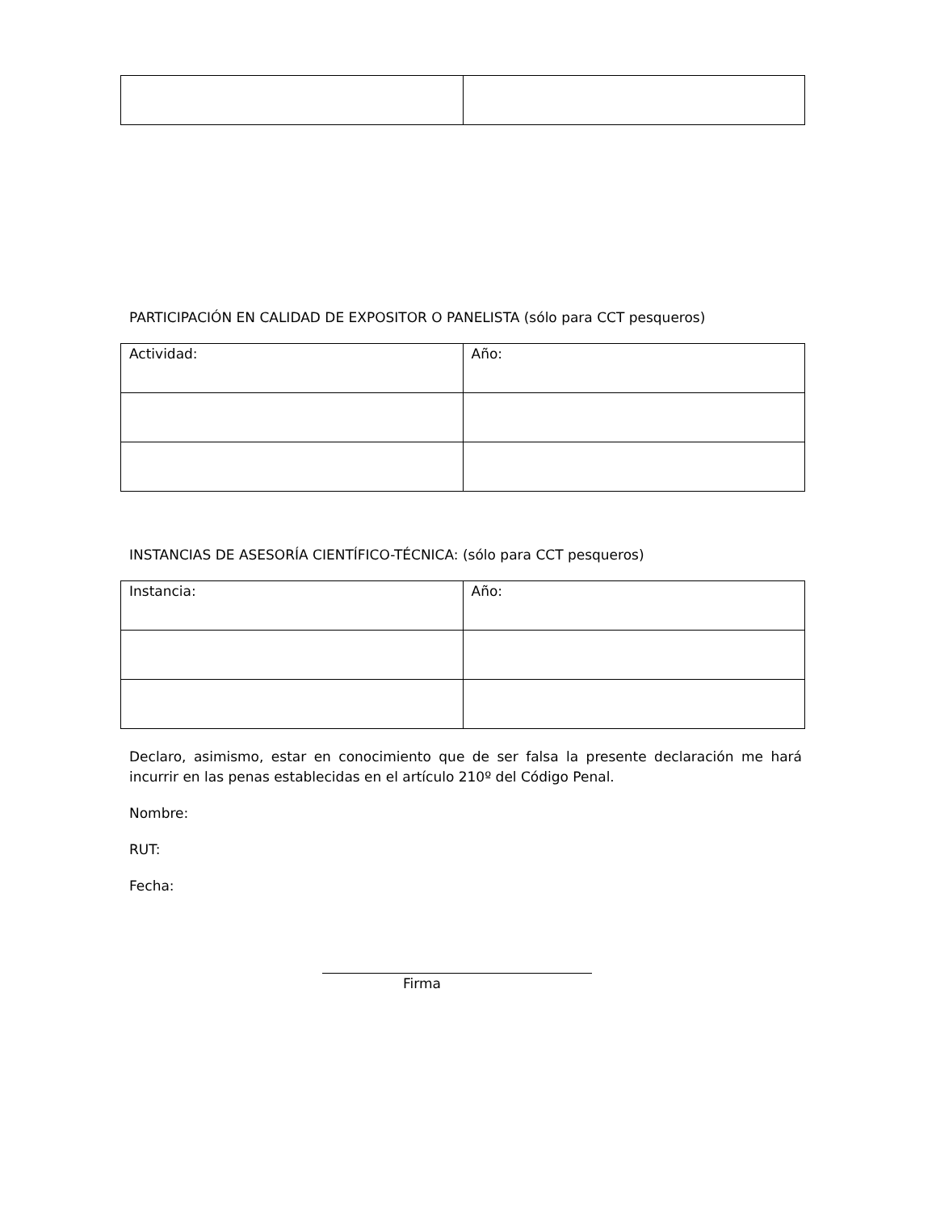PARTICIPACIÓN EN CALIDAD DE EXPOSITOR O PANELISTA (sólo para CCT pesqueros)
| Actividad: | Año: |
INSTANCIAS DE ASESORÍA CIENTÍFICO-TÉCNICA: (sólo para CCT pesqueros)
| Instancia: | Año: |
Declaro, asimismo, estar en conocimiento que de ser falsa la presente declaración me hará incurrir en las penas establecidas en el artículo 210º del Código Penal.
Nombre:
RUT:
Fecha:
Firma